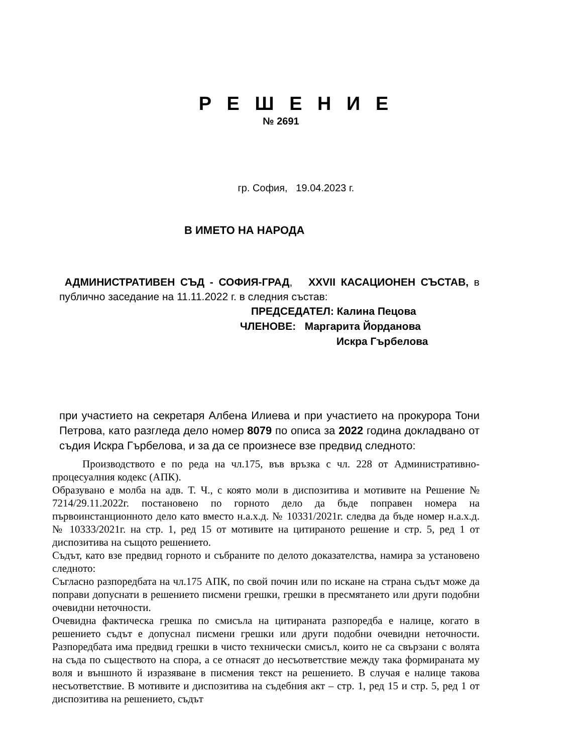Р Е Ш Е Н И Е
№ 2691
гр. София, 19.04.2023 г.
В ИМЕТО НА НАРОДА
АДМИНИСТРАТИВЕН СЪД - СОФИЯ-ГРАД, XXVII КАСАЦИОНЕН СЪСТАВ, в публично заседание на 11.11.2022 г. в следния състав:
ПРЕДСЕДАТЕЛ: Калина Пецова
ЧЛЕНОВЕ: Маргарита Йорданова
Искра Гърбелова
при участието на секретаря Албена Илиева и при участието на прокурора Тони Петрова, като разгледа дело номер 8079 по описа за 2022 година докладвано от съдия Искра Гърбелова, и за да се произнесе взе предвид следното:
Производството е по реда на чл.175, във връзка с чл. 228 от Административно-процесуалния кодекс (АПК).
Образувано е молба на адв. Т. Ч., с която моли в диспозитива и мотивите на Решение № 7214/29.11.2022г. постановено по горното дело да бъде поправен номера на първоинстанционното дело като вместо н.а.х.д. № 10331/2021г. следва да бъде номер н.а.х.д. № 10333/2021г. на стр. 1, ред 15 от мотивите на цитираното решение и стр. 5, ред 1 от диспозитива на същото решението.
Съдът, като взе предвид горното и събраните по делото доказателства, намира за установено следното:
Съгласно разпоредбата на чл.175 АПК, по свой почин или по искане на страна съдът може да поправи допуснати в решението писмени грешки, грешки в пресмятането или други подобни очевидни неточности.
Очевидна фактическа грешка по смисъла на цитираната разпоредба е налице, когато в решението съдът е допуснал писмени грешки или други подобни очевидни неточности. Разпоредбата има предвид грешки в чисто технически смисъл, които не са свързани с волята на съда по съществото на спора, а се отнасят до несъответствие между така формираната му воля и външното й изразяване в писмения текст на решението. В случая е налице такова несъответствие. В мотивите и диспозитива на съдебния акт – стр. 1, ред 15 и стр. 5, ред 1 от диспозитива на решението, съдът